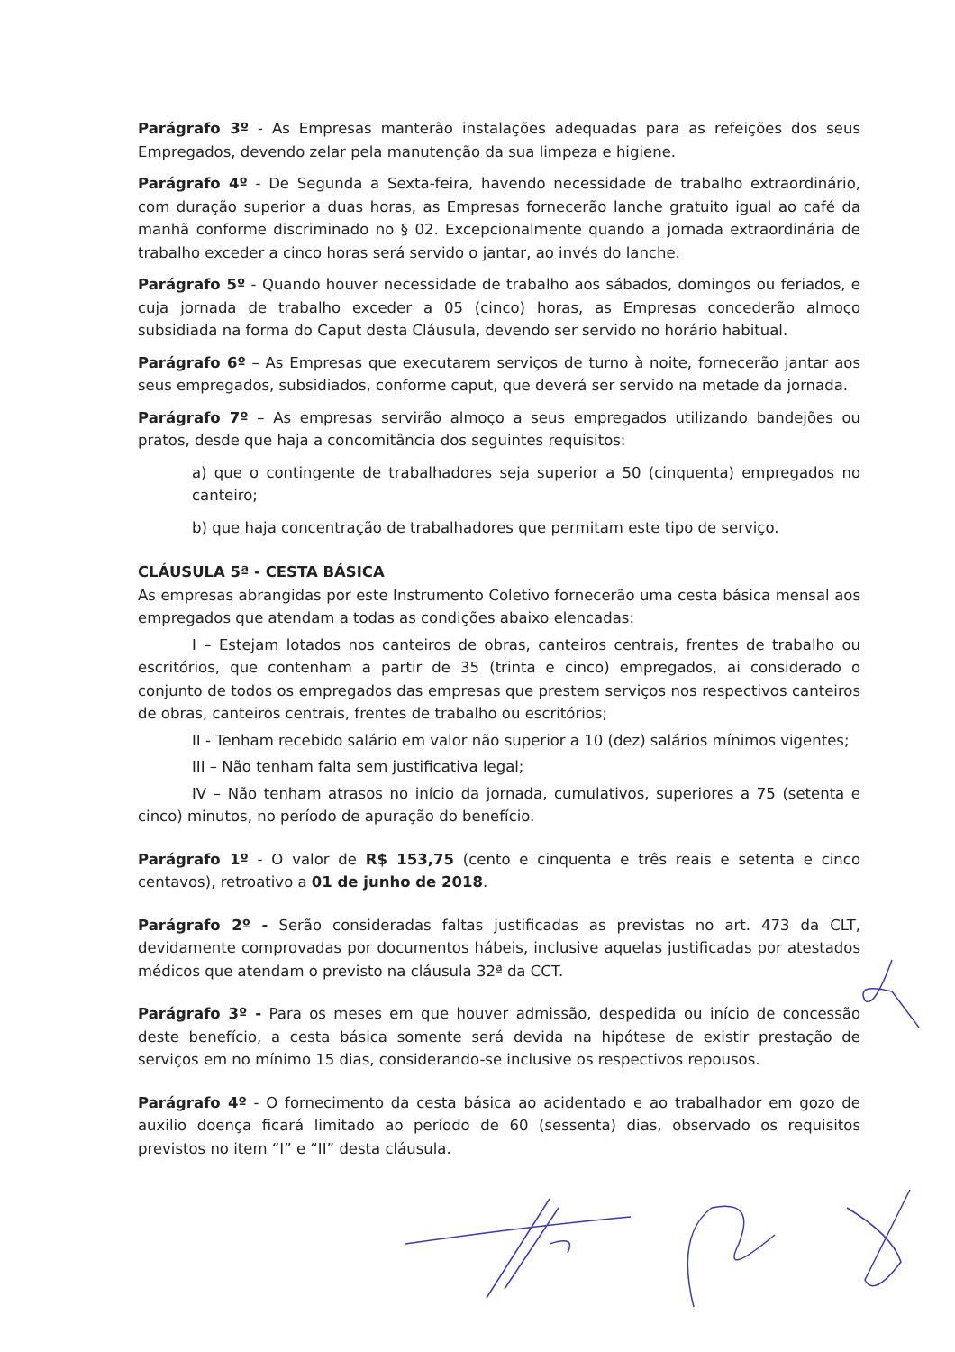Parágrafo 3º - As Empresas manterão instalações adequadas para as refeições dos seus Empregados, devendo zelar pela manutenção da sua limpeza e higiene.
Parágrafo 4º - De Segunda a Sexta-feira, havendo necessidade de trabalho extraordinário, com duração superior a duas horas, as Empresas fornecerão lanche gratuito igual ao café da manhã conforme discriminado no § 02. Excepcionalmente quando a jornada extraordinária de trabalho exceder a cinco horas será servido o jantar, ao invés do lanche.
Parágrafo 5º - Quando houver necessidade de trabalho aos sábados, domingos ou feriados, e cuja jornada de trabalho exceder a 05 (cinco) horas, as Empresas concederão almoço subsidiada na forma do Caput desta Cláusula, devendo ser servido no horário habitual.
Parágrafo 6º – As Empresas que executarem serviços de turno à noite, fornecerão jantar aos seus empregados, subsidiados, conforme caput, que deverá ser servido na metade da jornada.
Parágrafo 7º – As empresas servirão almoço a seus empregados utilizando bandejões ou pratos, desde que haja a concomitância dos seguintes requisitos:
a) que o contingente de trabalhadores seja superior a 50 (cinquenta) empregados no canteiro;
b) que haja concentração de trabalhadores que permitam este tipo de serviço.
CLÁUSULA 5ª - CESTA BÁSICA
As empresas abrangidas por este Instrumento Coletivo fornecerão uma cesta básica mensal aos empregados que atendam a todas as condições abaixo elencadas:
I – Estejam lotados nos canteiros de obras, canteiros centrais, frentes de trabalho ou escritórios, que contenham a partir de 35 (trinta e cinco) empregados, ai considerado o conjunto de todos os empregados das empresas que prestem serviços nos respectivos canteiros de obras, canteiros centrais, frentes de trabalho ou escritórios;
II - Tenham recebido salário em valor não superior a 10 (dez) salários mínimos vigentes;
III – Não tenham falta sem justificativa legal;
IV – Não tenham atrasos no início da jornada, cumulativos, superiores a 75 (setenta e cinco) minutos, no período de apuração do benefício.
Parágrafo 1º - O valor de R$ 153,75 (cento e cinquenta e três reais e setenta e cinco centavos), retroativo a 01 de junho de 2018.
Parágrafo 2º - Serão consideradas faltas justificadas as previstas no art. 473 da CLT, devidamente comprovadas por documentos hábeis, inclusive aquelas justificadas por atestados médicos que atendam o previsto na cláusula 32ª da CCT.
Parágrafo 3º - Para os meses em que houver admissão, despedida ou início de concessão deste benefício, a cesta básica somente será devida na hipótese de existir prestação de serviços em no mínimo 15 dias, considerando-se inclusive os respectivos repousos.
Parágrafo 4º - O fornecimento da cesta básica ao acidentado e ao trabalhador em gozo de auxilio doença ficará limitado ao período de 60 (sessenta) dias, observado os requisitos previstos no item “I” e “II” desta cláusula.